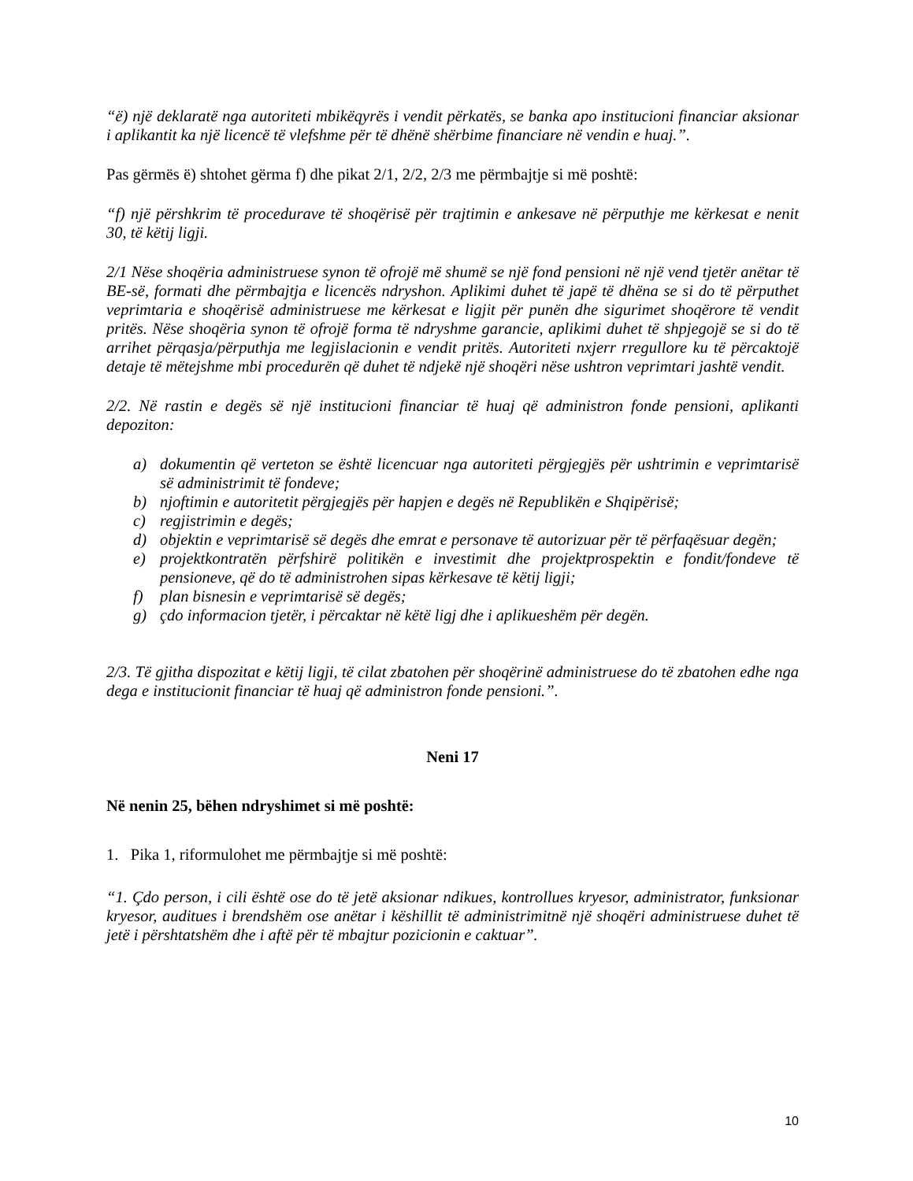“ë) një deklaratë nga autoriteti mbikëqyrës i vendit përkatës, se banka apo institucioni financiar aksionar i aplikantit ka një licencë të vlefshme për të dhënë shërbime financiare në vendin e huaj.”.
Pas gërmës ë) shtohet gërma f) dhe pikat 2/1, 2/2, 2/3 me përmbajtje si më poshtë:
“f) një përshkrim të procedurave të shoqërisë për trajtimin e ankesave në përputhje me kërkesat e nenit 30, të këtij ligji.
2/1 Nëse shoqëria administruese synon të ofrojë më shumë se një fond pensioni në një vend tjetër anëtar të BE-së, formati dhe përmbajtja e licencës ndryshon. Aplikimi duhet të japë të dhëna se si do të përputhet veprimtaria e shoqërisë administruese me kërkesat e ligjit për punën dhe sigurimet shoqërore të vendit pritës. Nëse shoqëria synon të ofrojë forma të ndryshme garancie, aplikimi duhet të shpjegojë se si do të arrihet përqasja/përputhja me legjislacionin e vendit pritës. Autoriteti nxjerr rregullore ku të përcaktojë detaje të mëtejshme mbi procedurën që duhet të ndjekë një shoqëri nëse ushtron veprimtari jashtë vendit.
2/2. Në rastin e degës së një institucioni financiar të huaj që administron fonde pensioni, aplikanti depoziton:
a) dokumentin që verteton se është licencuar nga autoriteti përgjegjës për ushtrimin e veprimtarisë së administrimit të fondeve;
b) njoftimin e autoritetit përgjegjës për hapjen e degës në Republikën e Shqipërisë;
c) regjistrimin e degës;
d) objektin e veprimtarisë së degës dhe emrat e personave të autorizuar për të përfaqësuar degën;
e) projektkontratën përfshirë politikën e investimit dhe projektprospektin e fondit/fondeve të pensioneve, që do të administrohen sipas kërkesave të këtij ligji;
f) plan bisnesin e veprimtarisë së degës;
g) çdo informacion tjetër, i përcaktar në këtë ligj dhe i aplikueshëm për degën.
2/3. Të gjitha dispozitat e këtij ligji, të cilat zbatohen për shoqërinë administruese do të zbatohen edhe nga dega e institucionit financiar të huaj që administron fonde pensioni.”.
Neni 17
Në nenin 25, bëhen ndryshimet si më poshtë:
1. Pika 1, riformulohet me përmbajtje si më poshtë:
“1. Çdo person, i cili është ose do të jetë aksionar ndikues, kontrollues kryesor, administrator, funksionar kryesor, auditues i brendshëm ose anëtar i këshillit të administrimitnë një shoqëri administruese duhet të jetë i përshtatshëm dhe i aftë për të mbajtur pozicionin e caktuar”.
10